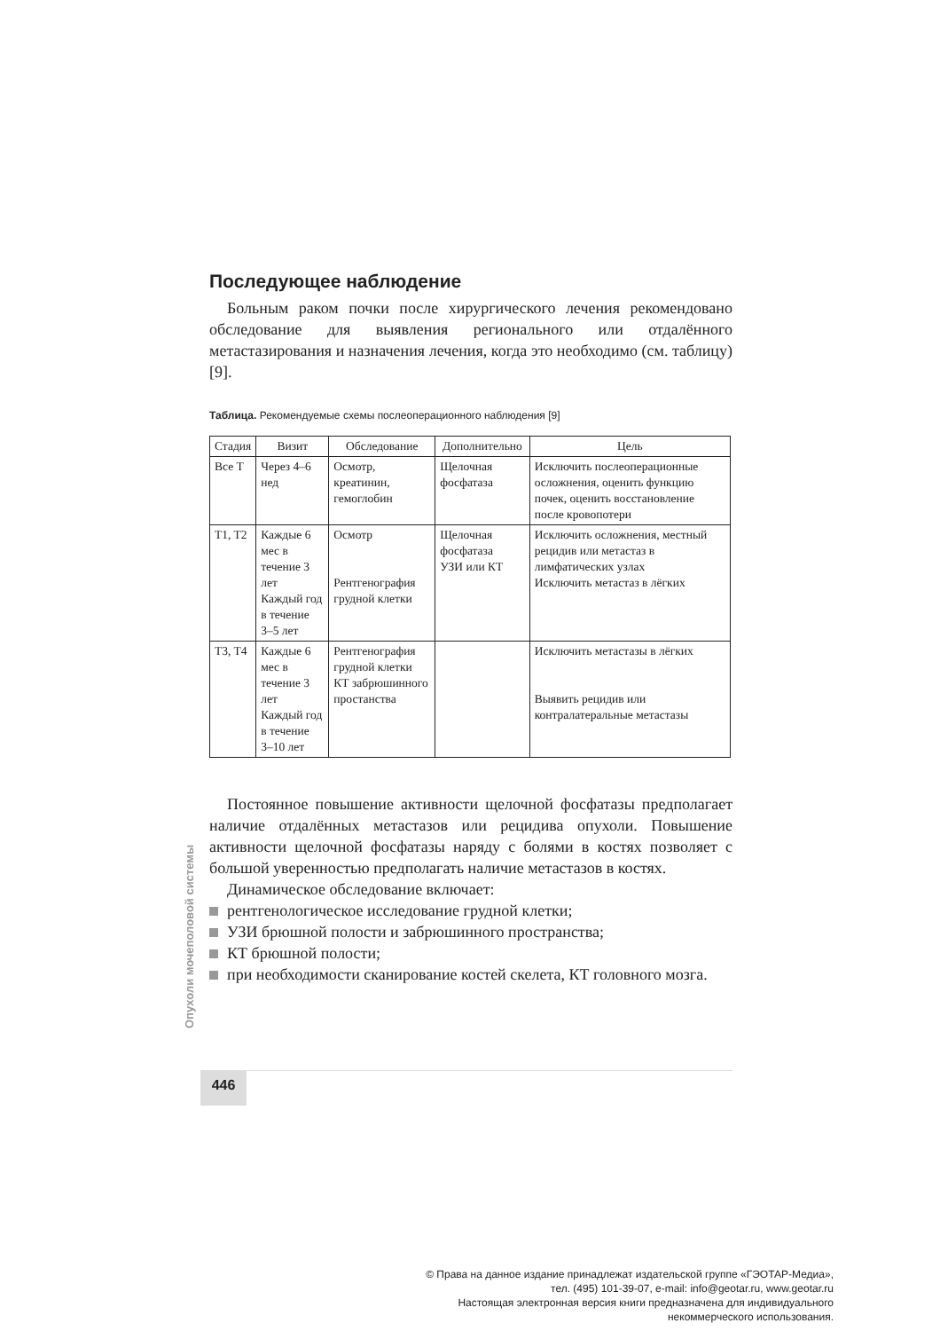Последующее наблюдение
Больным раком почки после хирургического лечения рекомендовано обследование для выявления регионального или отдалённого метастазирования и назначения лечения, когда это необходимо (см. таблицу) [9].
Таблица. Рекомендуемые схемы послеоперационного наблюдения [9]
| Стадия | Визит | Обследование | Дополнительно | Цель |
| --- | --- | --- | --- | --- |
| Все T | Через 4–6 нед | Осмотр, креатинин, гемоглобин | Щелочная фосфатаза | Исключить послеоперационные осложнения, оценить функцию почек, оценить восстановление после кровопотери |
| T1, T2 | Каждые 6 мес в течение 3 лет Каждый год в течение 3–5 лет | Осмотр Рентгенография грудной клетки | Щелочная фосфатаза УЗИ или КТ | Исключить осложнения, местный рецидив или метастаз в лимфатических узлах Исключить метастаз в лёгких |
| T3, T4 | Каждые 6 мес в течение 3 лет Каждый год в течение 3–10 лет | Рентгенография грудной клетки КТ забрюшинного простанства | | Исключить метастазы в лёгких Выявить рецидив или контралатеральные метастазы |
Постоянное повышение активности щелочной фосфатазы предполагает наличие отдалённых метастазов или рецидива опухоли. Повышение активности щелочной фосфатазы наряду с болями в костях позволяет с большой уверенностью предполагать наличие метастазов в костях.
Динамическое обследование включает:
рентгенологическое исследование грудной клетки;
УЗИ брюшной полости и забрюшинного пространства;
КТ брюшной полости;
при необходимости сканирование костей скелета, КТ головного мозга.
Опухоли мочеполовой системы
446
© Права на данное издание принадлежат издательской группе «ГЭОТАР-Медиа»,
тел. (495) 101-39-07, e-mail: info@geotar.ru, www.geotar.ru
Настоящая электронная версия книги предназначена для индивидуального
некоммерческого использования.